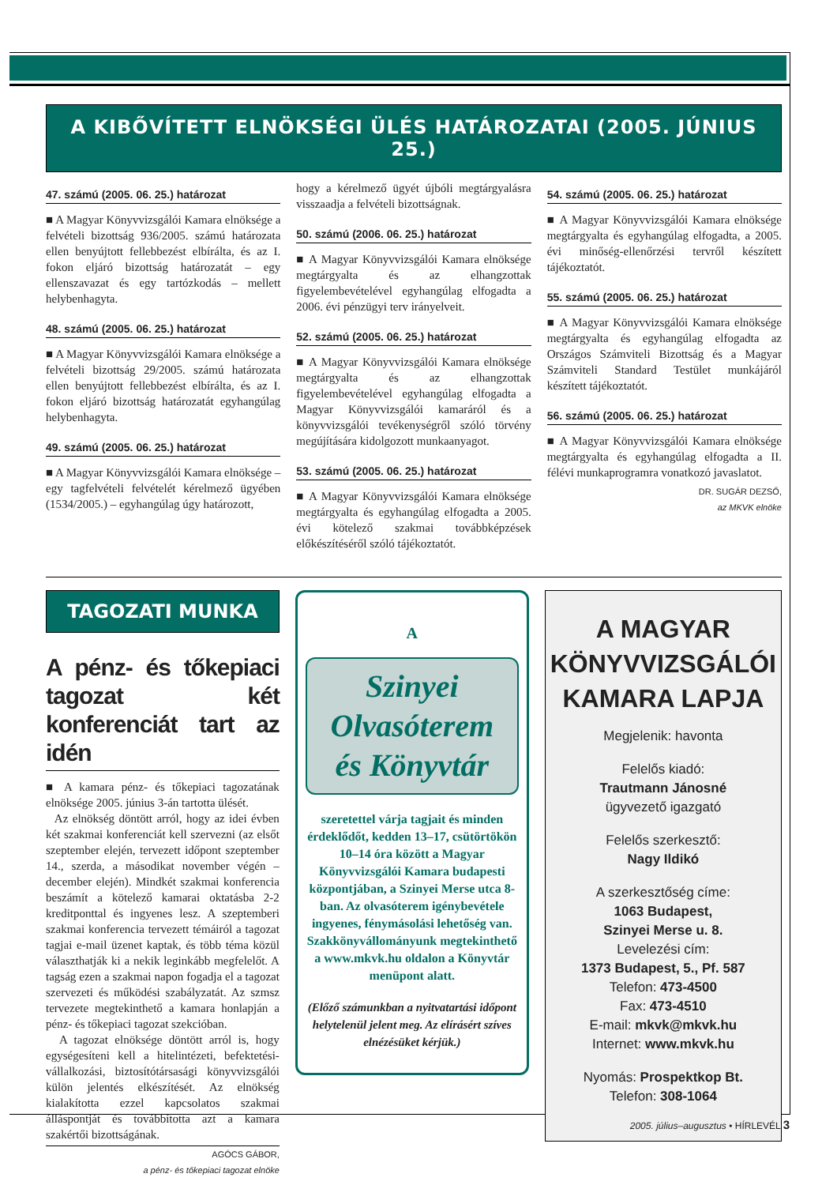A KIBŐVÍTETT ELNÖKSÉGI ÜLÉS HATÁROZATAI (2005. JÚNIUS 25.)
47. számú (2005. 06. 25.) határozat
■ A Magyar Könyvvizsgálói Kamara elnöksége a felvételi bizottság 936/2005. számú határozata ellen benyújtott fellebbezést elbírálta, és az I. fokon eljáró bizottság határozatát – egy ellenszavazat és egy tartózkodás – mellett helybenhagyta.
48. számú (2005. 06. 25.) határozat
■ A Magyar Könyvvizsgálói Kamara elnöksége a felvételi bizottság 29/2005. számú határozata ellen benyújtott fellebbezést elbírálta, és az I. fokon eljáró bizottság határozatát egyhangúlag helybenhagyta.
49. számú (2005. 06. 25.) határozat
■ A Magyar Könyvvizsgálói Kamara elnöksége – egy tagfelvételi felvételét kérelmező ügyében (1534/2005.) – egyhangúlag úgy határozott,
hogy a kérelmező ügyét újbóli megtárgyalásra visszaadja a felvételi bizottságnak.
50. számú (2006. 06. 25.) határozat
■ A Magyar Könyvvizsgálói Kamara elnöksége megtárgyalta és az elhangzottak figyelembevételével egyhangúlag elfogadta a 2006. évi pénzügyi terv irányelveit.
52. számú (2005. 06. 25.) határozat
■ A Magyar Könyvvizsgálói Kamara elnöksége megtárgyalta és az elhangzottak figyelembevételével egyhangúlag elfogadta a Magyar Könyvvizsgálói kamaráról és a könyvvizsgálói tevékenységről szóló törvény megújítására kidolgozott munkaanyagot.
53. számú (2005. 06. 25.) határozat
■ A Magyar Könyvvizsgálói Kamara elnöksége megtárgyalta és egyhangúlag elfogadta a 2005. évi kötelező szakmai továbbképzések előkészítéséről szóló tájékoztatót.
54. számú (2005. 06. 25.) határozat
■ A Magyar Könyvvizsgálói Kamara elnöksége megtárgyalta és egyhangúlag elfogadta, a 2005. évi minőség-ellenőrzési tervről készített tájékoztatót.
55. számú (2005. 06. 25.) határozat
■ A Magyar Könyvvizsgálói Kamara elnöksége megtárgyalta és egyhangúlag elfogadta az Országos Számviteli Bizottság és a Magyar Számviteli Standard Testület munkájáról készített tájékoztatót.
56. számú (2005. 06. 25.) határozat
■ A Magyar Könyvvizsgálói Kamara elnöksége megtárgyalta és egyhangúlag elfogadta a II. félévi munkaprogramra vonatkozó javaslatot.
DR. SUGÁR DEZSŐ,
az MKVK elnöke
TAGOZATI MUNKA
A pénz- és tőkepiaci tagozat két konferenciát tart az idén
■ A kamara pénz- és tőkepiaci tagozatának elnöksége 2005. június 3-án tartotta ülését.
Az elnökség döntött arról, hogy az idei évben két szakmai konferenciát kell szervezni (az elsőt szeptember elején, tervezett időpont szeptember 14., szerda, a másodikat november végén – december elején). Mindkét szakmai konferencia beszámít a kötelező kamarai oktatásba 2-2 kreditponttal és ingyenes lesz. A szeptemberi szakmai konferencia tervezett témáiról a tagozat tagjai e-mail üzenet kaptak, és több téma közül választhatják ki a nekik leginkább megfelelőt. A tagság ezen a szakmai napon fogadja el a tagozat szervezeti és működési szabályzatát. Az szmsz tervezete megtekinthető a kamara honlapján a pénz- és tőkepiaci tagozat szekcióban.
A tagozat elnöksége döntött arról is, hogy egységesíteni kell a hitelintézeti, befektetési-vállalkozási, biztosítótársasági könyvvizsgálói külön jelentés elkészítését. Az elnökség kialakította ezzel kapcsolatos szakmai álláspontját és továbbította azt a kamara szakértői bizottságának.
AGÓCS GÁBOR,
a pénz- és tőkepiaci tagozat elnöke
A
Szinyei Olvasóterem és Könyvtár
szeretettel várja tagjait és minden érdeklődőt, kedden 13–17, csütörtökön 10–14 óra között a Magyar Könyvvizsgálói Kamara budapesti központjában, a Szinyei Merse utca 8-ban. Az olvasóterem igénybevétele ingyenes, fénymásolási lehetőség van. Szakkönyvállományunk megtekinthető a www.mkvk.hu oldalon a Könyvtár menüpont alatt.
(Előző számunkban a nyitvatartási időpont helytelenül jelent meg. Az elírásért szíves elnézésüket kérjük.)
A MAGYAR KÖNYVVIZSGÁLÓI KAMARA LAPJA
Megjelenik: havonta
Felelős kiadó:
Trautmann Jánosné
ügyvezető igazgató
Felelős szerkesztő:
Nagy Ildikó
A szerkesztőség címe:
1063 Budapest,
Szinyei Merse u. 8.
Levelezési cím:
1373 Budapest, 5., Pf. 587
Telefon: 473-4500
Fax: 473-4510
E-mail: mkvk@mkvk.hu
Internet: www.mkvk.hu
Nyomás: Prospektkop Bt.
Telefon: 308-1064
2005. július–augusztus • HÍRLEVÉL 3